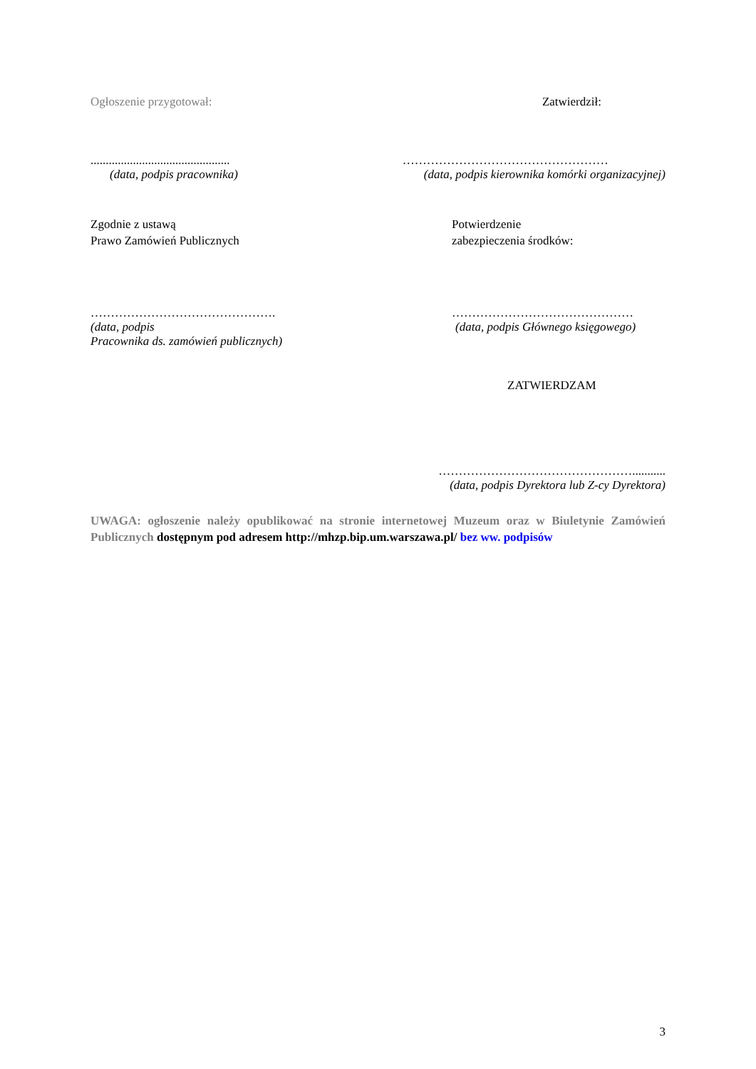Ogłoszenie przygotował: Zatwierdził:
..............................................
(data, podpis pracownika)
……………………………………………
(data, podpis kierownika komórki organizacyjnej)
Zgodnie z ustawą
Prawo Zamówień Publicznych
Potwierdzenie
zabezpieczenia środków:
……………………………………….
(data, podpis
Pracownika ds. zamówień publicznych)
………………………………………
(data, podpis Głównego księgowego)
ZATWIERDZAM
…………………………………………...........
(data, podpis Dyrektora lub Z-cy Dyrektora)
UWAGA: ogłoszenie należy opublikować na stronie internetowej Muzeum oraz w Biuletynie Zamówień Publicznych dostępnym pod adresem http://mhzp.bip.um.warszawa.pl/ bez ww. podpisów
3